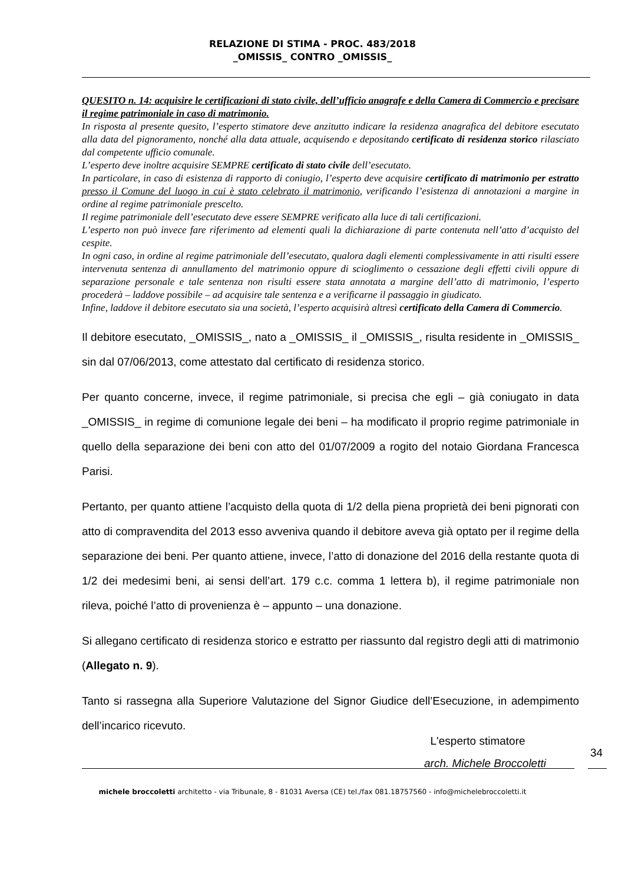RELAZIONE DI STIMA - PROC. 483/2018
_OMISSIS_ CONTRO _OMISSIS_
QUESITO n. 14: acquisire le certificazioni di stato civile, dell’ufficio anagrafe e della Camera di Commercio e precisare il regime patrimoniale in caso di matrimonio.
In risposta al presente quesito, l’esperto stimatore deve anzitutto indicare la residenza anagrafica del debitore esecutato alla data del pignoramento, nonché alla data attuale, acquisendo e depositando certificato di residenza storico rilasciato dal competente ufficio comunale.
L’esperto deve inoltre acquisire SEMPRE certificato di stato civile dell’esecutato.
In particolare, in caso di esistenza di rapporto di coniugio, l’esperto deve acquisire certificato di matrimonio per estratto presso il Comune del luogo in cui è stato celebrato il matrimonio, verificando l’esistenza di annotazioni a margine in ordine al regime patrimoniale prescelto.
Il regime patrimoniale dell’esecutato deve essere SEMPRE verificato alla luce di tali certificazioni.
L’esperto non può invece fare riferimento ad elementi quali la dichiarazione di parte contenuta nell’atto d’acquisto del cespite.
In ogni caso, in ordine al regime patrimoniale dell’esecutato, qualora dagli elementi complessivamente in atti risulti essere intervenuta sentenza di annullamento del matrimonio oppure di scioglimento o cessazione degli effetti civili oppure di separazione personale e tale sentenza non risulti essere stata annotata a margine dell’atto di matrimonio, l’esperto procederà – laddove possibile – ad acquisire tale sentenza e a verificarne il passaggio in giudicato.
Infine, laddove il debitore esecutato sia una società, l’esperto acquisirà altresì certificato della Camera di Commercio.
Il debitore esecutato, _OMISSIS_, nato a _OMISSIS_ il _OMISSIS_, risulta residente in _OMISSIS_ sin dal 07/06/2013, come attestato dal certificato di residenza storico.
Per quanto concerne, invece, il regime patrimoniale, si precisa che egli – già coniugato in data _OMISSIS_ in regime di comunione legale dei beni – ha modificato il proprio regime patrimoniale in quello della separazione dei beni con atto del 01/07/2009 a rogito del notaio Giordana Francesca Parisi.
Pertanto, per quanto attiene l’acquisto della quota di 1/2 della piena proprietà dei beni pignorati con atto di compravendita del 2013 esso avveniva quando il debitore aveva già optato per il regime della separazione dei beni. Per quanto attiene, invece, l’atto di donazione del 2016 della restante quota di 1/2 dei medesimi beni, ai sensi dell’art. 179 c.c. comma 1 lettera b), il regime patrimoniale non rileva, poiché l’atto di provenienza è – appunto – una donazione.
Si allegano certificato di residenza storico e estratto per riassunto dal registro degli atti di matrimonio (Allegato n. 9).
Tanto si rassegna alla Superiore Valutazione del Signor Giudice dell’Esecuzione, in adempimento dell’incarico ricevuto.
L'esperto stimatore
arch. Michele Broccoletti
34
michele broccoletti architetto - via Tribunale, 8 - 81031 Aversa (CE) tel./fax 081.18757560 - info@michelebroccoletti.it